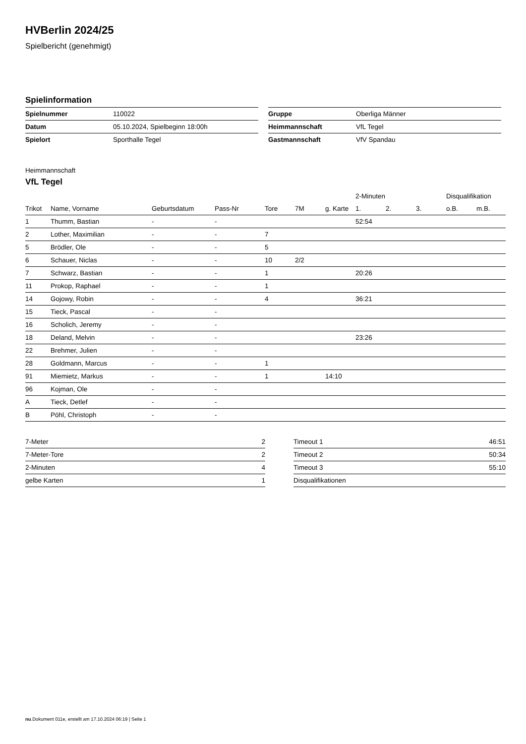HVBerlin 2024/25
Spielbericht (genehmigt)
Spielinformation
| Spielnummer | 110022 |
| Datum | 05.10.2024, Spielbeginn 18:00h |
| Spielort | Sporthalle Tegel |
| Gruppe | Oberliga Männer |
| Heimmannschaft | VfL Tegel |
| Gastmannschaft | VfV Spandau |
Heimmannschaft
VfL Tegel
| | | | | | | | 2-Minuten | | | Disqualifikation | |
| --- | --- | --- | --- | --- | --- | --- | --- | --- | --- | --- | --- |
| Trikot | Name, Vorname | Geburtsdatum | Pass-Nr | Tore | 7M | g. Karte | 1. | 2. | 3. | o.B. | m.B. |
| 1 | Thumm, Bastian | - | - | | | | 52:54 | | | | |
| 2 | Lother, Maximilian | - | - | 7 | | | | | | | |
| 5 | Brödler, Ole | - | - | 5 | | | | | | | |
| 6 | Schauer, Niclas | - | - | 10 | 2/2 | | | | | | |
| 7 | Schwarz, Bastian | - | - | 1 | | | 20:26 | | | | |
| 11 | Prokop, Raphael | - | - | 1 | | | | | | | |
| 14 | Gojowy, Robin | - | - | 4 | | | 36:21 | | | | |
| 15 | Tieck, Pascal | - | - | | | | | | | | |
| 16 | Scholich, Jeremy | - | - | | | | | | | | |
| 18 | Deland, Melvin | - | - | | | | 23:26 | | | | |
| 22 | Brehmer, Julien | - | - | | | | | | | | |
| 28 | Goldmann, Marcus | - | - | 1 | | | | | | | |
| 91 | Miemietz, Markus | - | - | 1 | | 14:10 | | | | | |
| 96 | Kojman, Ole | - | - | | | | | | | | |
| A | Tieck, Detlef | - | - | | | | | | | | |
| B | Pöhl, Christoph | - | - | | | | | | | | |
| 7-Meter | 2 |
| 7-Meter-Tore | 2 |
| 2-Minuten | 4 |
| gelbe Karten | 1 |
| Timeout 1 | 46:51 |
| Timeout 2 | 50:34 |
| Timeout 3 | 55:10 |
| Disqualifikationen | |
nu.Dokument 011e, erstellt am 17.10.2024 06:19 | Seite 1